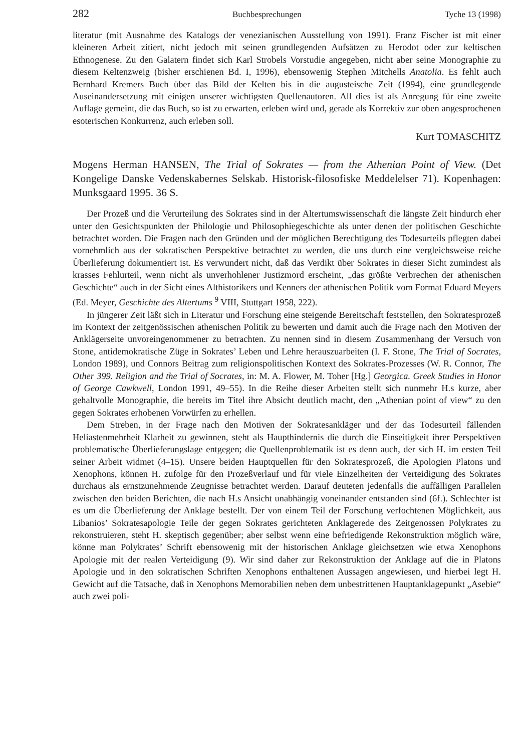282 Buchbesprechungen Tyche 13 (1998)
literatur (mit Ausnahme des Katalogs der venezianischen Ausstellung von 1991). Franz Fischer ist mit einer kleineren Arbeit zitiert, nicht jedoch mit seinen grundlegenden Aufsätzen zu Herodot oder zur keltischen Ethnogenese. Zu den Galatern findet sich Karl Strobels Vorstudie angegeben, nicht aber seine Monographie zu diesem Keltenzweig (bisher erschienen Bd. I, 1996), ebensowenig Stephen Mitchells Anatolia. Es fehlt auch Bernhard Kremers Buch über das Bild der Kelten bis in die augusteische Zeit (1994), eine grundlegende Auseinandersetzung mit einigen unserer wichtigsten Quellenautoren. All dies ist als Anregung für eine zweite Auflage gemeint, die das Buch, so ist zu erwarten, erleben wird und, gerade als Korrektiv zur oben angesprochenen esoterischen Konkurrenz, auch erleben soll.
Kurt TOMASCHITZ
Mogens Herman HANSEN, The Trial of Sokrates — from the Athenian Point of View. (Det Kongelige Danske Vedenskabernes Selskab. Historisk-filosofiske Meddelelser 71). Kopenhagen: Munksgaard 1995. 36 S.
Der Prozeß und die Verurteilung des Sokrates sind in der Altertumswissenschaft die längste Zeit hindurch eher unter den Gesichtspunkten der Philologie und Philosophiegeschichte als unter denen der politischen Geschichte betrachtet worden. Die Fragen nach den Gründen und der möglichen Berechtigung des Todesurteils pflegten dabei vornehmlich aus der sokratischen Perspektive betrachtet zu werden, die uns durch eine vergleichsweise reiche Überlieferung dokumentiert ist. Es verwundert nicht, daß das Verdikt über Sokrates in dieser Sicht zumindest als krasses Fehlurteil, wenn nicht als unverhohlener Justizmord erscheint, „das größte Verbrechen der athenischen Geschichte“ auch in der Sicht eines Althistorikers und Kenners der athenischen Politik vom Format Eduard Meyers (Ed. Meyer, Geschichte des Altertums <sup>9</sup> VIII, Stuttgart 1958, 222).
In jüngerer Zeit läßt sich in Literatur und Forschung eine steigende Bereitschaft feststellen, den Sokratesprozeß im Kontext der zeitgenössischen athenischen Politik zu bewerten und damit auch die Frage nach den Motiven der Anklägerseite unvoreingenommener zu betrachten. Zu nennen sind in diesem Zusammenhang der Versuch von Stone, antidemokratische Züge in Sokrates’ Leben und Lehre herauszuarbeiten (I. F. Stone, The Trial of Socrates, London 1989), und Connors Beitrag zum religionspolitischen Kontext des Sokrates-Prozesses (W. R. Connor, The Other 399. Religion and the Trial of Socrates, in: M. A. Flower, M. Toher [Hg.] Georgica. Greek Studies in Honor of George Cawkwell, London 1991, 49–55). In die Reihe dieser Arbeiten stellt sich nunmehr H.s kurze, aber gehaltvolle Monographie, die bereits im Titel ihre Absicht deutlich macht, den „Athenian point of view“ zu den gegen Sokrates erhobenen Vorwürfen zu erhellen.
Dem Streben, in der Frage nach den Motiven der Sokratesankläger und der das Todesurteil fällenden Heliastenmehrheit Klarheit zu gewinnen, steht als Haupthindernis die durch die Einseitigkeit ihrer Perspektiven problematische Überlieferungslage entgegen; die Quellenproblematik ist es denn auch, der sich H. im ersten Teil seiner Arbeit widmet (4–15). Unsere beiden Hauptquellen für den Sokratesprozeß, die Apologien Platons und Xenophons, können H. zufolge für den Prozeßverlauf und für viele Einzelheiten der Verteidigung des Sokrates durchaus als ernstzunehmende Zeugnisse betrachtet werden. Darauf deuteten jedenfalls die auffälligen Parallelen zwischen den beiden Berichten, die nach H.s Ansicht unabhängig voneinander entstanden sind (6f.). Schlechter ist es um die Überlieferung der Anklage bestellt. Der von einem Teil der Forschung verfochtenen Möglichkeit, aus Libanios’ Sokratesapologie Teile der gegen Sokrates gerichteten Anklagerede des Zeitgenossen Polykrates zu rekonstruieren, steht H. skeptisch gegenüber; aber selbst wenn eine befriedigende Rekonstruktion möglich wäre, könne man Polykrates’ Schrift ebensowenig mit der historischen Anklage gleichsetzen wie etwa Xenophons Apologie mit der realen Verteidigung (9). Wir sind daher zur Rekonstruktion der Anklage auf die in Platons Apologie und in den sokratischen Schriften Xenophons enthaltenen Aussagen angewiesen, und hierbei legt H. Gewicht auf die Tatsache, daß in Xenophons Memorabilien neben dem unbestrittenen Hauptanklagepunkt „Asebie“ auch zwei poli-